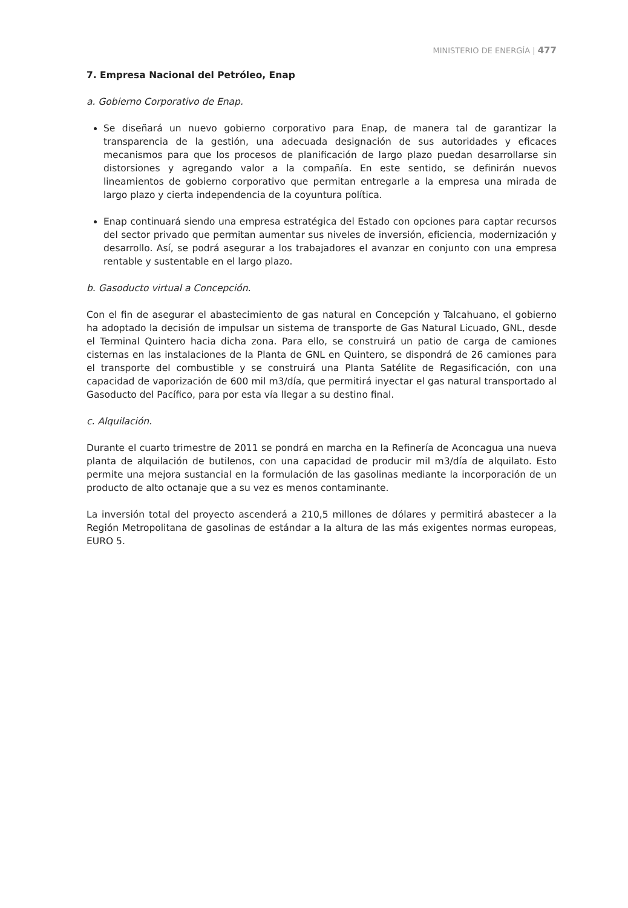MINISTERIO DE ENERGÍA | 477
7. Empresa Nacional del Petróleo, Enap
a. Gobierno Corporativo de Enap.
Se diseñará un nuevo gobierno corporativo para Enap, de manera tal de garantizar la transparencia de la gestión, una adecuada designación de sus autoridades y eficaces mecanismos para que los procesos de planificación de largo plazo puedan desarrollarse sin distorsiones y agregando valor a la compañía. En este sentido, se definirán nuevos lineamientos de gobierno corporativo que permitan entregarle a la empresa una mirada de largo plazo y cierta independencia de la coyuntura política.
Enap continuará siendo una empresa estratégica del Estado con opciones para captar recursos del sector privado que permitan aumentar sus niveles de inversión, eficiencia, modernización y desarrollo. Así, se podrá asegurar a los trabajadores el avanzar en conjunto con una empresa rentable y sustentable en el largo plazo.
b. Gasoducto virtual a Concepción.
Con el fin de asegurar el abastecimiento de gas natural en Concepción y Talcahuano, el gobierno ha adoptado la decisión de impulsar un sistema de transporte de Gas Natural Licuado, GNL, desde el Terminal Quintero hacia dicha zona. Para ello, se construirá un patio de carga de camiones cisternas en las instalaciones de la Planta de GNL en Quintero, se dispondrá de 26 camiones para el transporte del combustible y se construirá una Planta Satélite de Regasificación, con una capacidad de vaporización de 600 mil m3/día, que permitirá inyectar el gas natural transportado al Gasoducto del Pacífico, para por esta vía llegar a su destino final.
c. Alquilación.
Durante el cuarto trimestre de 2011 se pondrá en marcha en la Refinería de Aconcagua una nueva planta de alquilación de butilenos, con una capacidad de producir mil m3/día de alquilato. Esto permite una mejora sustancial en la formulación de las gasolinas mediante la incorporación de un producto de alto octanaje que a su vez es menos contaminante.
La inversión total del proyecto ascenderá a 210,5 millones de dólares y permitirá abastecer a la Región Metropolitana de gasolinas de estándar a la altura de las más exigentes normas europeas, EURO 5.